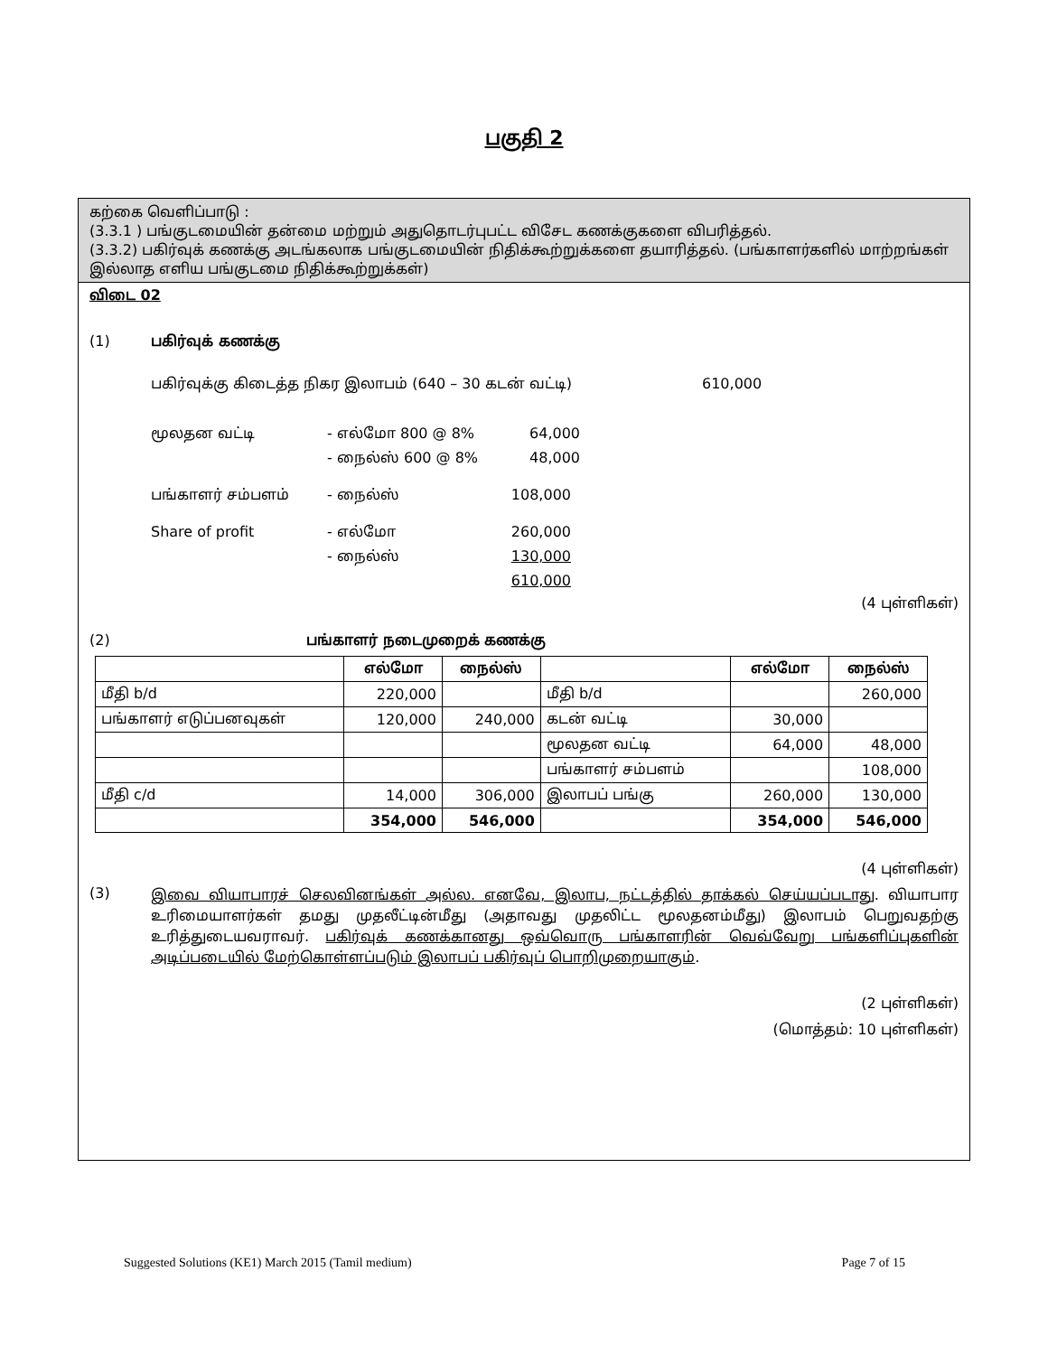பகுதி 2
கற்கை வெளிப்பாடு :
(3.3.1 ) பங்குடமையின் தன்மை மற்றும் அதுதொடர்புபட்ட விசேட கணக்குகளை விபரித்தல்.
(3.3.2) பகிர்வுக் கணக்கு அடங்கலாக பங்குடமையின் நிதிக்கூற்றுக்களை தயாரித்தல். (பங்காளர்களில் மாற்றங்கள் இல்லாத எளிய பங்குடமை நிதிக்கூற்றுக்கள்)
விடை 02
(1) பகிர்வுக் கணக்கு
பகிர்வுக்கு கிடைத்த நிகர இலாபம் (640 – 30 கடன் வட்டி) 610,000
மூலதன வட்டி - எல்மோ 800 @ 8% 64,000
- நைல்ஸ் 600 @ 8% 48,000
பங்காளர் சம்பளம் - நைல்ஸ் 108,000
Share of profit - எல்மோ 260,000
- நைல்ஸ் 130,000
610,000
(4 புள்ளிகள்)
(2) பங்காளர் நடைமுறைக் கணக்கு
| | எல்மோ | நைல்ஸ் | | எல்மோ | நைல்ஸ் |
| --- | --- | --- | --- | --- | --- |
| மீதி b/d | 220,000 | | மீதி b/d | | 260,000 |
| பங்காளர் எடுப்பனவுகள் | 120,000 | 240,000 | கடன் வட்டி | 30,000 | |
| | | | மூலதன வட்டி | 64,000 | 48,000 |
| | | | பங்காளர் சம்பளம் | | 108,000 |
| மீதி c/d | 14,000 | 306,000 | இலாபப் பங்கு | 260,000 | 130,000 |
| | 354,000 | 546,000 | | 354,000 | 546,000 |
(4 புள்ளிகள்)
(3) இவை வியாபாரச் செலவினங்கள் அல்ல. எனவே, இலாப, நட்டத்தில் தாக்கல் செய்யப்படாது. வியாபார உரிமையாளர்கள் தமது முதலீட்டின்மீது (அதாவது முதலிட்ட மூலதனம்மீது) இலாபம் பெறுவதற்கு உரித்துடையவராவர். பகிர்வுக் கணக்கானது ஒவ்வொரு பங்காளரின் வெவ்வேறு பங்களிப்புகளின் அடிப்படையில் மேற்கொள்ளப்படும் இலாபப் பகிர்வுப் பொறிமுறையாகும்.
(2 புள்ளிகள்)
(மொத்தம்: 10 புள்ளிகள்)
Suggested Solutions (KE1) March 2015 (Tamil medium) Page 7 of 15